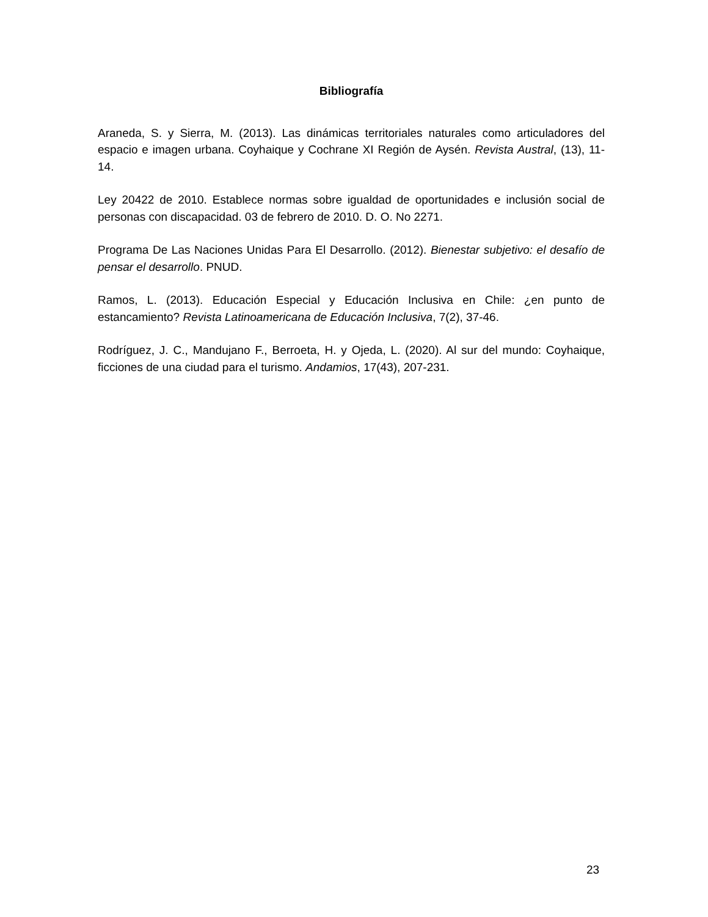Bibliografía
Araneda, S. y Sierra, M. (2013). Las dinámicas territoriales naturales como articuladores del espacio e imagen urbana. Coyhaique y Cochrane XI Región de Aysén. Revista Austral, (13), 11-14.
Ley 20422 de 2010. Establece normas sobre igualdad de oportunidades e inclusión social de personas con discapacidad. 03 de febrero de 2010. D. O. No 2271.
Programa De Las Naciones Unidas Para El Desarrollo. (2012). Bienestar subjetivo: el desafío de pensar el desarrollo. PNUD.
Ramos, L. (2013). Educación Especial y Educación Inclusiva en Chile: ¿en punto de estancamiento? Revista Latinoamericana de Educación Inclusiva, 7(2), 37-46.
Rodríguez, J. C., Mandujano F., Berroeta, H. y Ojeda, L. (2020). Al sur del mundo: Coyhaique, ficciones de una ciudad para el turismo. Andamios, 17(43), 207-231.
23